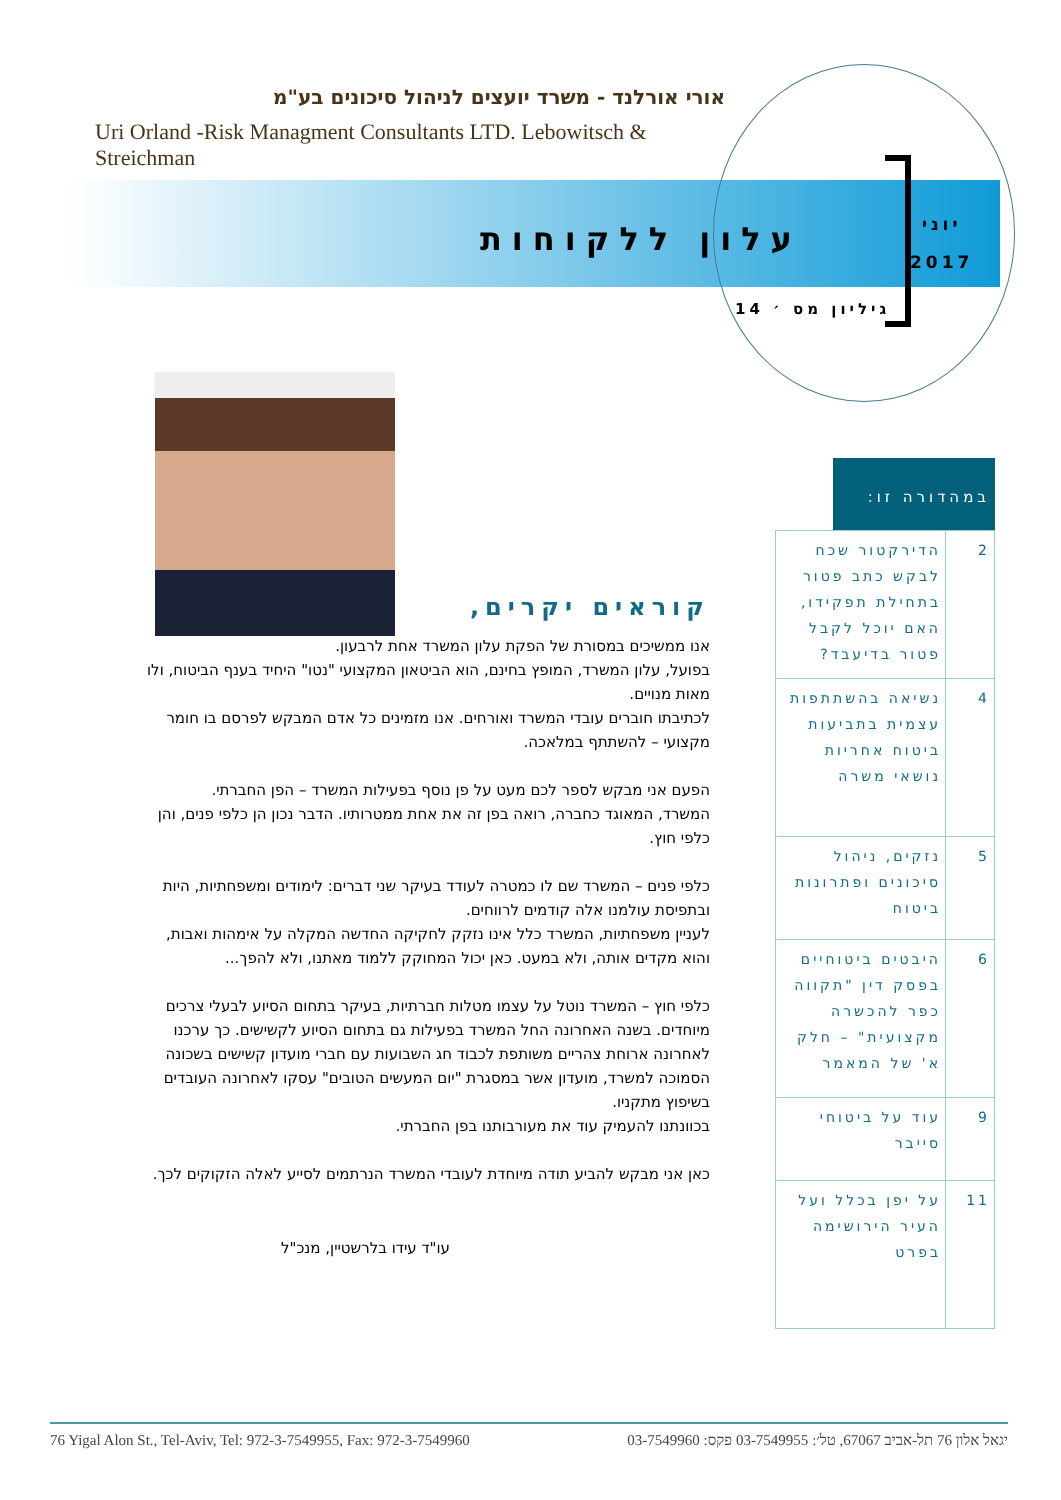אורי אורלנד - משרד יועצים לניהול סיכונים בע"מ
Uri Orland -Risk Managment Consultants LTD. Lebowitsch & Streichman
עלון ללקוחות
יוני
2017
גיליון מס ׳ 14
קוראים יקרים,
אנו ממשיכים במסורת של הפקת עלון המשרד אחת לרבעון.
בפועל, עלון המשרד, המופץ בחינם, הוא הביטאון המקצועי "נטו" היחיד בענף הביטוח, ולו מאות מנויים.
לכתיבתו חוברים עובדי המשרד ואורחים. אנו מזמינים כל אדם המבקש לפרסם בו חומר מקצועי – להשתתף במלאכה.
הפעם אני מבקש לספר לכם מעט על פן נוסף בפעילות המשרד – הפן החברתי.
המשרד, המאוגד כחברה, רואה בפן זה את אחת ממטרותיו. הדבר נכון הן כלפי פנים, והן כלפי חוץ.
כלפי פנים – המשרד שם לו כמטרה לעודד בעיקר שני דברים: לימודים ומשפחתיות, היות ובתפיסת עולמנו אלה קודמים לרווחים.
לעניין משפחתיות, המשרד כלל אינו נזקק לחקיקה החדשה המקלה על אימהות ואבות, והוא מקדים אותה, ולא במעט. כאן יכול המחוקק ללמוד מאתנו, ולא להפך...
כלפי חוץ – המשרד נוטל על עצמו מטלות חברתיות, בעיקר בתחום הסיוע לבעלי צרכים מיוחדים. בשנה האחרונה החל המשרד בפעילות גם בתחום הסיוע לקשישים. כך ערכנו לאחרונה ארוחת צהריים משותפת לכבוד חג השבועות עם חברי מועדון קשישים בשכונה הסמוכה למשרד, מועדון אשר במסגרת "יום המעשים הטובים" עסקו לאחרונה העובדים בשיפוץ מתקניו.
בכוונתנו להעמיק עוד את מעורבותנו בפן החברתי.
כאן אני מבקש להביע תודה מיוחדת לעובדי המשרד הנרתמים לסייע לאלה הזקוקים לכך.
עו"ד עידו בלרשטיין, מנכ"ל
במהדורה זו:
| 2 | הדירקטור שכח לבקש כתב פטור בתחילת תפקידו, האם יוכל לקבל פטור בדיעבד? |
| 4 | נשיאה בהשתתפות עצמית בתביעות ביטוח אחריות נושאי משרה |
| 5 | נזקים, ניהול סיכונים ופתרונות ביטוח |
| 6 | היבטים ביטוחיים בפסק דין "תקווה כפר להכשרה מקצועית" – חלק א' של המאמר |
| 9 | עוד על ביטוחי סייבר |
| 11 | על יפן בכלל ועל העיר הירושימה בפרט |
76 Yigal Alon St., Tel-Aviv, Tel: 972-3-7549955, Fax: 972-3-7549960 יגאל אלון 76 תל-אביב 67067, טל׳: 03-7549955 פקס: 03-7549960